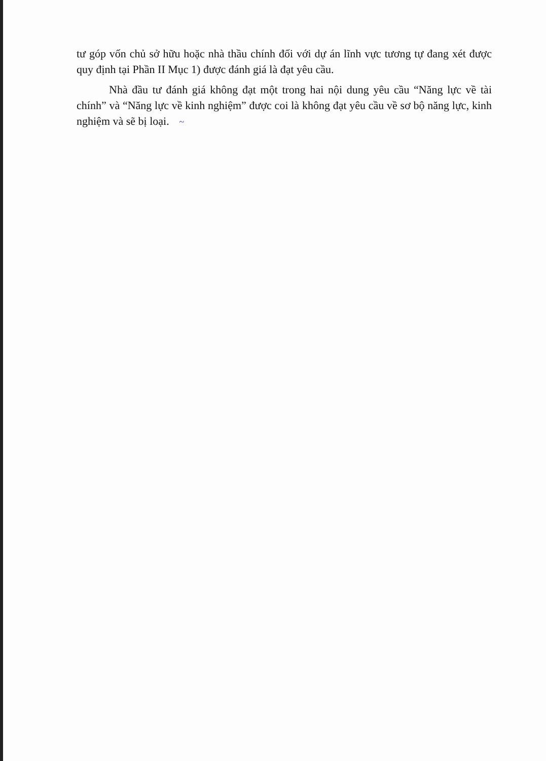tư góp vốn chủ sở hữu hoặc nhà thầu chính đối với dự án lĩnh vực tương tự đang xét được quy định tại Phần II Mục 1) được đánh giá là đạt yêu cầu.
Nhà đầu tư đánh giá không đạt một trong hai nội dung yêu cầu “Năng lực về tài chính” và “Năng lực về kinh nghiệm” được coi là không đạt yêu cầu về sơ bộ năng lực, kinh nghiệm và sẽ bị loại. ~